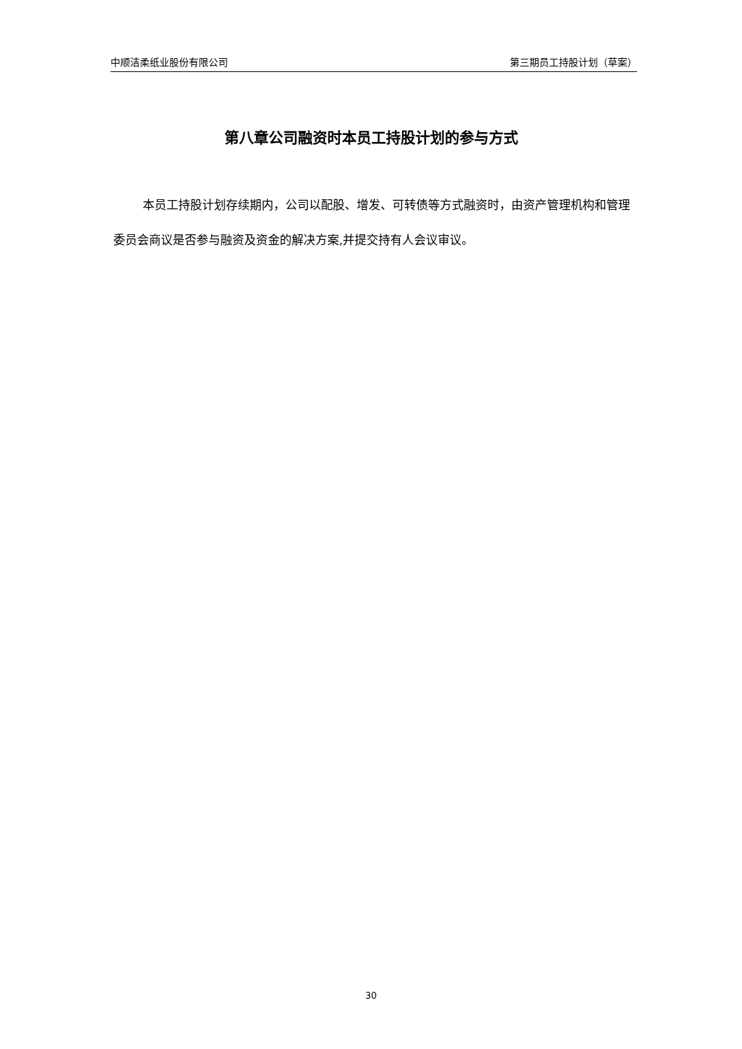中顺洁柔纸业股份有限公司 第三期员工持股计划（草案）
第八章公司融资时本员工持股计划的参与方式
本员工持股计划存续期内，公司以配股、增发、可转债等方式融资时，由资产管理机构和管理委员会商议是否参与融资及资金的解决方案,并提交持有人会议审议。
30